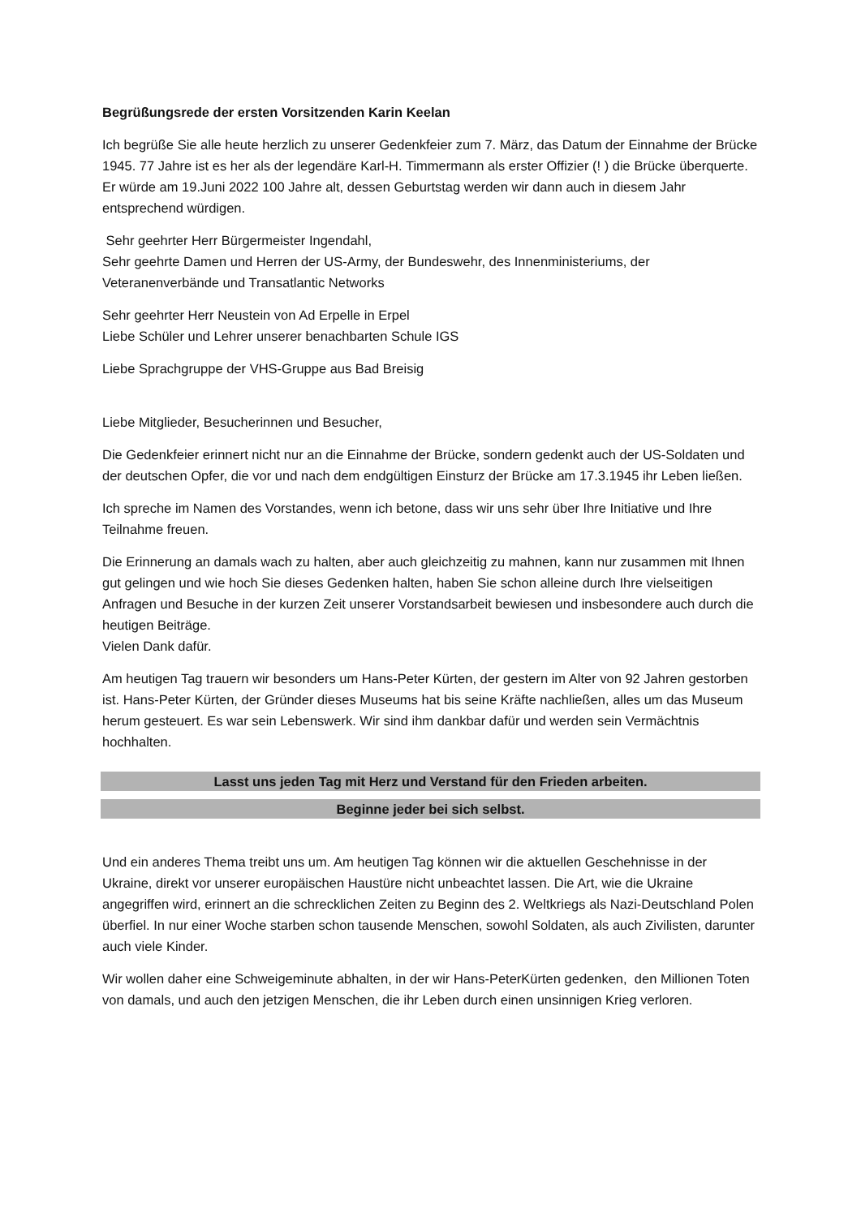Begrüßungsrede der ersten Vorsitzenden Karin Keelan
Ich begrüße Sie alle heute herzlich zu unserer Gedenkfeier zum 7. März, das Datum der Einnahme der Brücke 1945. 77 Jahre ist es her als der legendäre Karl-H. Timmermann als erster Offizier (! ) die Brücke überquerte.
Er würde am 19.Juni 2022 100 Jahre alt, dessen Geburtstag werden wir dann auch in diesem Jahr entsprechend würdigen.
Sehr geehrter Herr Bürgermeister Ingendahl,
Sehr geehrte Damen und Herren der US-Army, der Bundeswehr, des Innenministeriums, der Veteranenverbände und Transatlantic Networks
Sehr geehrter Herr Neustein von Ad Erpelle in Erpel
Liebe Schüler und Lehrer unserer benachbarten Schule IGS
Liebe Sprachgruppe der VHS-Gruppe aus Bad Breisig
Liebe Mitglieder, Besucherinnen und Besucher,
Die Gedenkfeier erinnert nicht nur an die Einnahme der Brücke, sondern gedenkt auch der US-Soldaten und der deutschen Opfer, die vor und nach dem endgültigen Einsturz der Brücke am 17.3.1945 ihr Leben ließen.
Ich spreche im Namen des Vorstandes, wenn ich betone, dass wir uns sehr über Ihre Initiative und Ihre Teilnahme freuen.
Die Erinnerung an damals wach zu halten, aber auch gleichzeitig zu mahnen, kann nur zusammen mit Ihnen gut gelingen und wie hoch Sie dieses Gedenken halten, haben Sie schon alleine durch Ihre vielseitigen Anfragen und Besuche in der kurzen Zeit unserer Vorstandsarbeit bewiesen und insbesondere auch durch die heutigen Beiträge.
Vielen Dank dafür.
Am heutigen Tag trauern wir besonders um Hans-Peter Kürten, der gestern im Alter von 92 Jahren gestorben ist. Hans-Peter Kürten, der Gründer dieses Museums hat bis seine Kräfte nachließen, alles um das Museum herum gesteuert. Es war sein Lebenswerk. Wir sind ihm dankbar dafür und werden sein Vermächtnis hochhalten.
Lasst uns jeden Tag mit Herz und Verstand für den Frieden arbeiten.
Beginne jeder bei sich selbst.
Und ein anderes Thema treibt uns um. Am heutigen Tag können wir die aktuellen Geschehnisse in der Ukraine, direkt vor unserer europäischen Haustüre nicht unbeachtet lassen. Die Art, wie die Ukraine angegriffen wird, erinnert an die schrecklichen Zeiten zu Beginn des 2. Weltkriegs als Nazi-Deutschland Polen überfiel. In nur einer Woche starben schon tausende Menschen, sowohl Soldaten, als auch Zivilisten, darunter auch viele Kinder.
Wir wollen daher eine Schweigeminute abhalten, in der wir Hans-PeterKürten gedenken, den Millionen Toten von damals, und auch den jetzigen Menschen, die ihr Leben durch einen unsinnigen Krieg verloren.